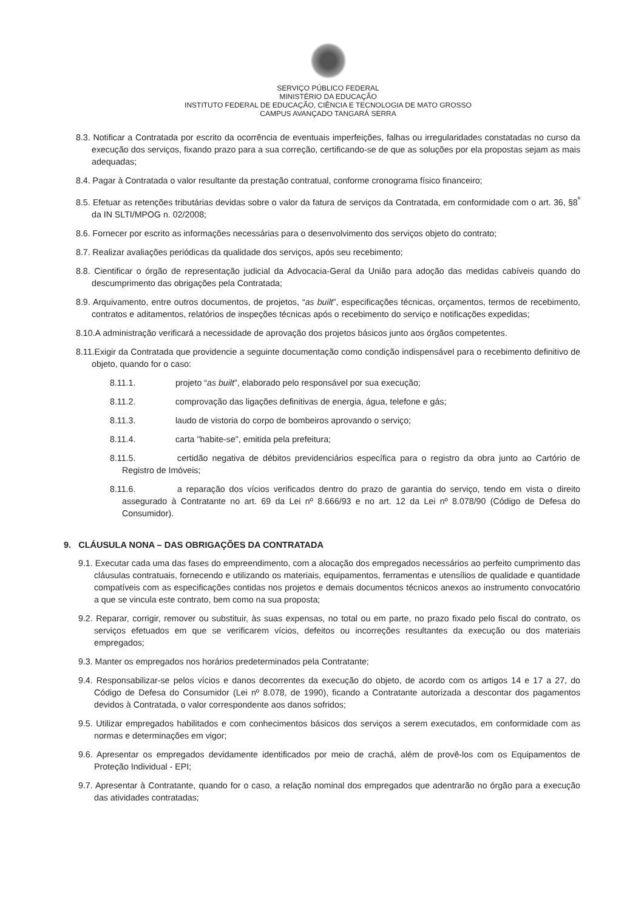SERVIÇO PÚBLICO FEDERAL
MINISTÉRIO DA EDUCAÇÃO
INSTITUTO FEDERAL DE EDUCAÇÃO, CIÊNCIA E TECNOLOGIA DE MATO GROSSO
CAMPUS AVANÇADO TANGARÁ SERRA
8.3. Notificar a Contratada por escrito da ocorrência de eventuais imperfeições, falhas ou irregularidades constatadas no curso da execução dos serviços, fixando prazo para a sua correção, certificando-se de que as soluções por ela propostas sejam as mais adequadas;
8.4. Pagar à Contratada o valor resultante da prestação contratual, conforme cronograma físico financeiro;
8.5. Efetuar as retenções tributárias devidas sobre o valor da fatura de serviços da Contratada, em conformidade com o art. 36, §8<sup>º</sup> da IN SLTI/MPOG n. 02/2008;
8.6. Fornecer por escrito as informações necessárias para o desenvolvimento dos serviços objeto do contrato;
8.7. Realizar avaliações periódicas da qualidade dos serviços, após seu recebimento;
8.8. Cientificar o órgão de representação judicial da Advocacia-Geral da União para adoção das medidas cabíveis quando do descumprimento das obrigações pela Contratada;
8.9. Arquivamento, entre outros documentos, de projetos, “as built”, especificações técnicas, orçamentos, termos de recebimento, contratos e aditamentos, relatórios de inspeções técnicas após o recebimento do serviço e notificações expedidas;
8.10.A administração verificará a necessidade de aprovação dos projetos básicos junto aos órgãos competentes.
8.11.Exigir da Contratada que providencie a seguinte documentação como condição indispensável para o recebimento definitivo de objeto, quando for o caso:
8.11.1. projeto “as built”, elaborado pelo responsável por sua execução;
8.11.2. comprovação das ligações definitivas de energia, água, telefone e gás;
8.11.3. laudo de vistoria do corpo de bombeiros aprovando o serviço;
8.11.4. carta "habite-se", emitida pela prefeitura;
8.11.5. certidão negativa de débitos previdenciários específica para o registro da obra junto ao Cartório de Registro de Imóveis;
8.11.6. a reparação dos vícios verificados dentro do prazo de garantia do serviço, tendo em vista o direito assegurado à Contratante no art. 69 da Lei nº 8.666/93 e no art. 12 da Lei nº 8.078/90 (Código de Defesa do Consumidor).
9. CLÁUSULA NONA – DAS OBRIGAÇÕES DA CONTRATADA
9.1. Executar cada uma das fases do empreendimento, com a alocação dos empregados necessários ao perfeito cumprimento das cláusulas contratuais, fornecendo e utilizando os materiais, equipamentos, ferramentas e utensílios de qualidade e quantidade compatíveis com as especificações contidas nos projetos e demais documentos técnicos anexos ao instrumento convocatório a que se vincula este contrato, bem como na sua proposta;
9.2. Reparar, corrigir, remover ou substituir, às suas expensas, no total ou em parte, no prazo fixado pelo fiscal do contrato, os serviços efetuados em que se verificarem vícios, defeitos ou incorreções resultantes da execução ou dos materiais empregados;
9.3. Manter os empregados nos horários predeterminados pela Contratante;
9.4. Responsabilizar-se pelos vícios e danos decorrentes da execução do objeto, de acordo com os artigos 14 e 17 a 27, do Código de Defesa do Consumidor (Lei nº 8.078, de 1990), ficando a Contratante autorizada a descontar dos pagamentos devidos à Contratada, o valor correspondente aos danos sofridos;
9.5. Utilizar empregados habilitados e com conhecimentos básicos dos serviços a serem executados, em conformidade com as normas e determinações em vigor;
9.6. Apresentar os empregados devidamente identificados por meio de crachá, além de provê-los com os Equipamentos de Proteção Individual - EPI;
9.7. Apresentar à Contratante, quando for o caso, a relação nominal dos empregados que adentrarão no órgão para a execução das atividades contratadas;